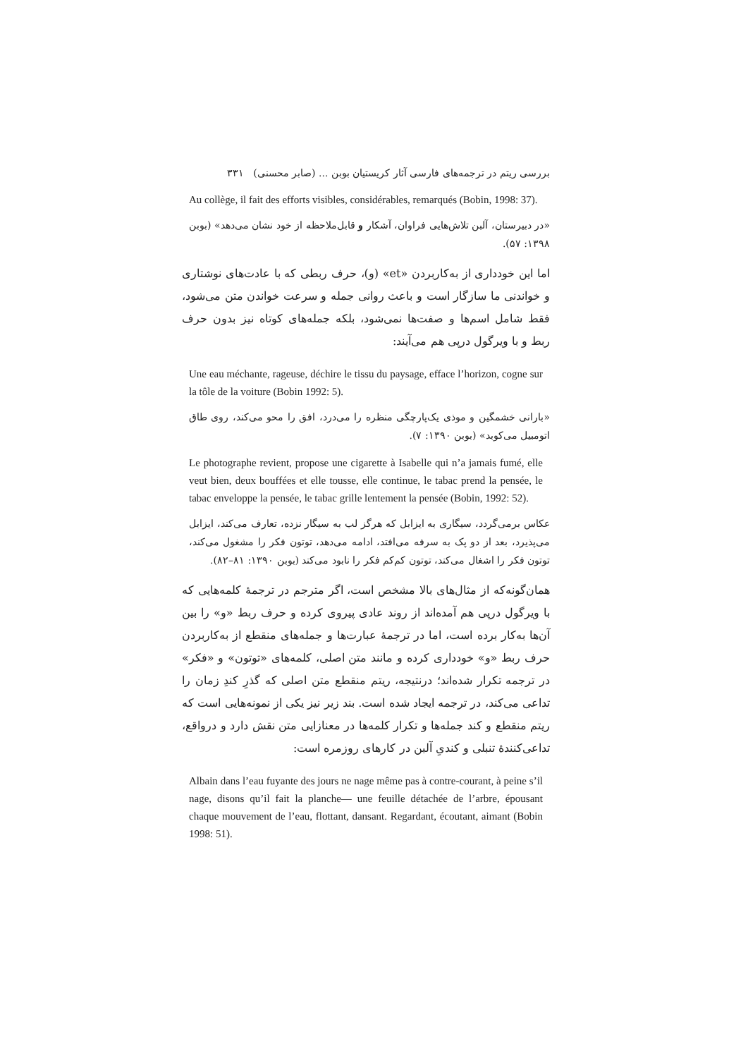بررسی ریتم در ترجمه‌های فارسی آثار کریستیان بوبن ... (صابر محسنی) ۳۳۱
Au collège, il fait des efforts visibles, considérables, remarqués (Bobin, 1998: 37).
«در دبیرستان، آلبن تلاش‌هایی فراوان، آشکار و قابل‌ملاحظه از خود نشان می‌دهد» (بوبن ۱۳۹۸: ۵۷).
اما این خودداری از به‌کاربردن «et» (و)، حرف ربطی که با عادت‌های نوشتاری و خواندنی ما سازگار است و باعث روانی جمله و سرعت خواندن متن می‌شود، فقط شامل اسم‌ها و صفت‌ها نمی‌شود، بلکه جمله‌های کوتاه نیز بدون حرف ربط و با ویرگول درپی هم می‌آیند:
Une eau méchante, rageuse, déchire le tissu du paysage, efface l’horizon, cogne sur la tôle de la voiture (Bobin 1992: 5).
«بارانی خشمگین و موذی یک‌پارچگی منظره را می‌درد، افق را محو می‌کند، روی طاق اتومبیل می‌کوبد» (بوبن ۱۳۹۰: ۷).
Le photographe revient, propose une cigarette à Isabelle qui n’a jamais fumé, elle veut bien, deux bouffées et elle tousse, elle continue, le tabac prend la pensée, le tabac enveloppe la pensée, le tabac grille lentement la pensée (Bobin, 1992: 52).
عکاس برمی‌گردد، سیگاری به ایزابل که هرگز لب به سیگار نزده، تعارف می‌کند، ایزابل می‌پذیرد، بعد از دو پک به سرفه می‌افتد، ادامه می‌دهد، توتون فکر را مشغول می‌کند، توتون فکر را اشغال می‌کند، توتون کم‌کم فکر را نابود می‌کند (بوبن ۱۳۹۰: ۸۱–۸۲).
همان‌گونه‌که از مثال‌های بالا مشخص است، اگر مترجم در ترجمهٔ کلمه‌هایی که با ویرگول درپی هم آمده‌اند از روند عادی پیروی کرده و حرف ربط «و» را بین آن‌ها به‌کار برده است، اما در ترجمهٔ عبارت‌ها و جمله‌های منقطع از به‌کاربردن حرف ربط «و» خودداری کرده و مانند متن اصلی، کلمه‌های «توتون» و «فکر» در ترجمه تکرار شده‌اند؛ درنتیجه، ریتم منقطع متن اصلی که گذرِ کندِ زمان را تداعی می‌کند، در ترجمه ایجاد شده است. بند زیر نیز یکی از نمونه‌هایی است که ریتم منقطع و کند جمله‌ها و تکرار کلمه‌ها در معنازایی متن نقش دارد و درواقع، تداعی‌کنندهٔ تنبلی و کندیِ آلبن در کارهای روزمره است:
Albain dans l’eau fuyante des jours ne nage même pas à contre-courant, à peine s’il nage, disons qu’il fait la planche— une feuille détachée de l’arbre, épousant chaque mouvement de l’eau, flottant, dansant. Regardant, écoutant, aimant (Bobin 1998: 51).